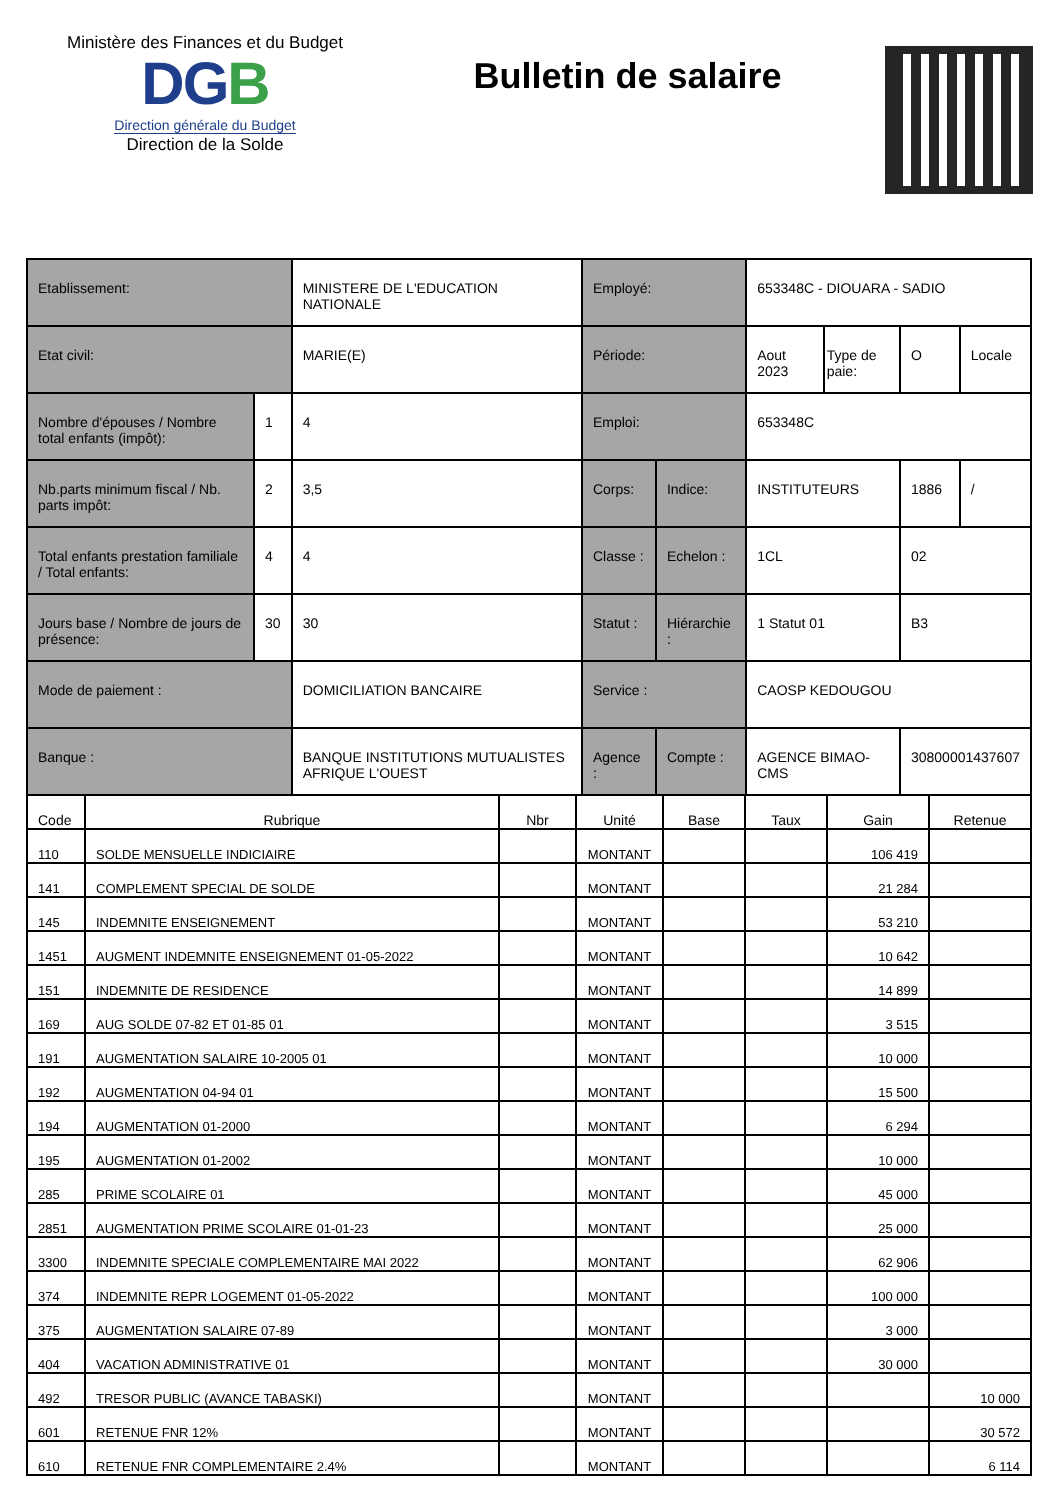Ministère des Finances et du Budget
DGB
Direction générale du Budget
Direction de la Solde
Bulletin de salaire
| Etablissement: | | MINISTERE DE L'EDUCATION NATIONALE | Employé: | | 653348C - DIOUARA - SADIO | | | |
| Etat civil: | | MARIE(E) | Période: | | Aout 2023 | Type de paie: | O | Locale |
| Nombre d'épouses / Nombre total enfants (impôt): | 1 | 4 | Emploi: | | 653348C | | | |
| Nb.parts minimum fiscal / Nb. parts impôt: | 2 | 3,5 | Corps: | Indice: | INSTITUTEURS | | 1886 | / |
| Total enfants prestation familiale / Total enfants: | 4 | 4 | Classe : | Echelon : | 1CL | | 02 | |
| Jours base / Nombre de jours de présence: | 30 | 30 | Statut : | Hiérarchie : | 1 Statut 01 | | B3 | |
| Mode de paiement : | | DOMICILIATION BANCAIRE | Service : | | CAOSP KEDOUGOU | | | |
| Banque : | | BANQUE INSTITUTIONS MUTUALISTES AFRIQUE L'OUEST | Agence : | Compte : | AGENCE BIMAO-CMS | | 30800001437607 | |
| Code | Rubrique | Nbr | Unité | Base | Taux | Gain | Retenue |
| --- | --- | --- | --- | --- | --- | --- | --- |
| 110 | SOLDE MENSUELLE INDICIAIRE | | MONTANT | | | 106 419 | |
| 141 | COMPLEMENT SPECIAL DE SOLDE | | MONTANT | | | 21 284 | |
| 145 | INDEMNITE ENSEIGNEMENT | | MONTANT | | | 53 210 | |
| 1451 | AUGMENT INDEMNITE ENSEIGNEMENT 01-05-2022 | | MONTANT | | | 10 642 | |
| 151 | INDEMNITE DE RESIDENCE | | MONTANT | | | 14 899 | |
| 169 | AUG SOLDE 07-82 ET 01-85 01 | | MONTANT | | | 3 515 | |
| 191 | AUGMENTATION SALAIRE 10-2005 01 | | MONTANT | | | 10 000 | |
| 192 | AUGMENTATION 04-94 01 | | MONTANT | | | 15 500 | |
| 194 | AUGMENTATION 01-2000 | | MONTANT | | | 6 294 | |
| 195 | AUGMENTATION 01-2002 | | MONTANT | | | 10 000 | |
| 285 | PRIME SCOLAIRE 01 | | MONTANT | | | 45 000 | |
| 2851 | AUGMENTATION PRIME SCOLAIRE 01-01-23 | | MONTANT | | | 25 000 | |
| 3300 | INDEMNITE SPECIALE COMPLEMENTAIRE MAI 2022 | | MONTANT | | | 62 906 | |
| 374 | INDEMNITE REPR LOGEMENT 01-05-2022 | | MONTANT | | | 100 000 | |
| 375 | AUGMENTATION SALAIRE 07-89 | | MONTANT | | | 3 000 | |
| 404 | VACATION ADMINISTRATIVE 01 | | MONTANT | | | 30 000 | |
| 492 | TRESOR PUBLIC (AVANCE TABASKI) | | MONTANT | | | | 10 000 |
| 601 | RETENUE FNR 12% | | MONTANT | | | | 30 572 |
| 610 | RETENUE FNR COMPLEMENTAIRE 2.4% | | MONTANT | | | | 6 114 |